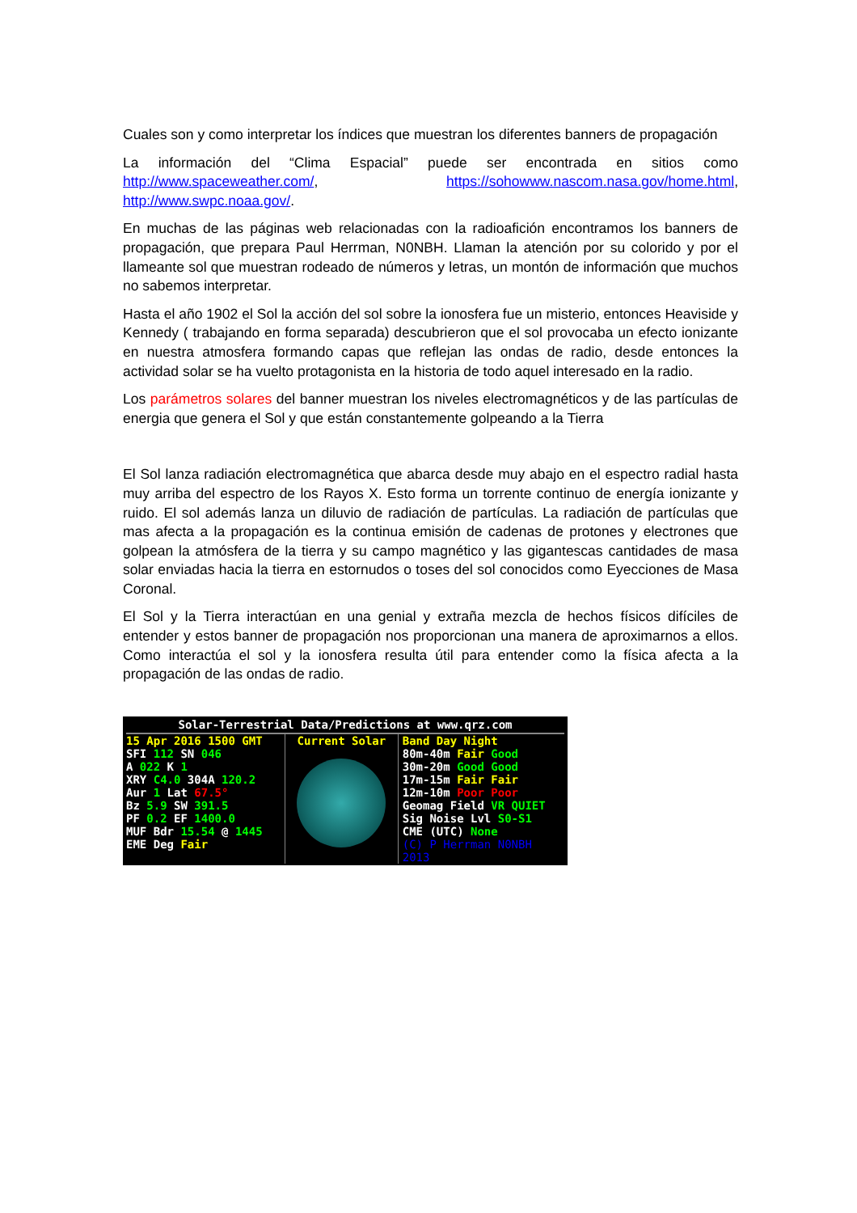Cuales son y como interpretar los índices que muestran los diferentes banners de propagación
La información del “Clima Espacial” puede ser encontrada en sitios como http://www.spaceweather.com/, https://sohowww.nascom.nasa.gov/home.html, http://www.swpc.noaa.gov/.
En muchas de las páginas web relacionadas con la radioafición encontramos los banners de propagación, que prepara Paul Herrman, N0NBH. Llaman la atención por su colorido y por el llameante sol que muestran rodeado de números y letras, un montón de información que muchos no sabemos interpretar.
Hasta el año 1902 el Sol la acción del sol sobre la ionosfera fue un misterio, entonces Heaviside y Kennedy ( trabajando en forma separada) descubrieron que el sol provocaba un efecto ionizante en nuestra atmosfera formando capas que reflejan las ondas de radio, desde entonces la actividad solar se ha vuelto protagonista en la historia de todo aquel interesado en la radio.
Los parámetros solares del banner muestran los niveles electromagnéticos y de las partículas de energia que genera el Sol y que están constantemente golpeando a la Tierra
El Sol lanza radiación electromagnética que abarca desde muy abajo en el espectro radial hasta muy arriba del espectro de los Rayos X. Esto forma un torrente continuo de energía ionizante y ruido. El sol además lanza un diluvio de radiación de partículas. La radiación de partículas que mas afecta a la propagación es la continua emisión de cadenas de protones y electrones que golpean la atmósfera de la tierra y su campo magnético y las gigantescas cantidades de masa solar enviadas hacia la tierra en estornudos o toses del sol conocidos como Eyecciones de Masa Coronal.
El Sol y la Tierra interactúan en una genial y extraña mezcla de hechos físicos difíciles de entender y estos banner de propagación nos proporcionan una manera de aproximarnos a ellos. Como interactúa el sol y la ionosfera resulta útil para entender como la física afecta a la propagación de las ondas de radio.
Solar-Terrestrial Data/Predictions at www.qrz.com
15 Apr 2016 1500 GMT
SFI 112 SN 046
A 022 K 1
XRY C4.0 304A 120.2
Aur 1 Lat 67.5°
Bz 5.9 SW 391.5
PF 0.2 EF 1400.0
MUF Bdr 15.54 @ 1445
EME Deg Fair
Current Solar Band Day Night
80m-40m Fair Good
30m-20m Good Good
17m-15m Fair Fair
12m-10m Poor Poor
Geomag Field VR QUIET
Sig Noise Lvl S0-S1
CME (UTC) None
(C) P Herrman N0NBH 2013